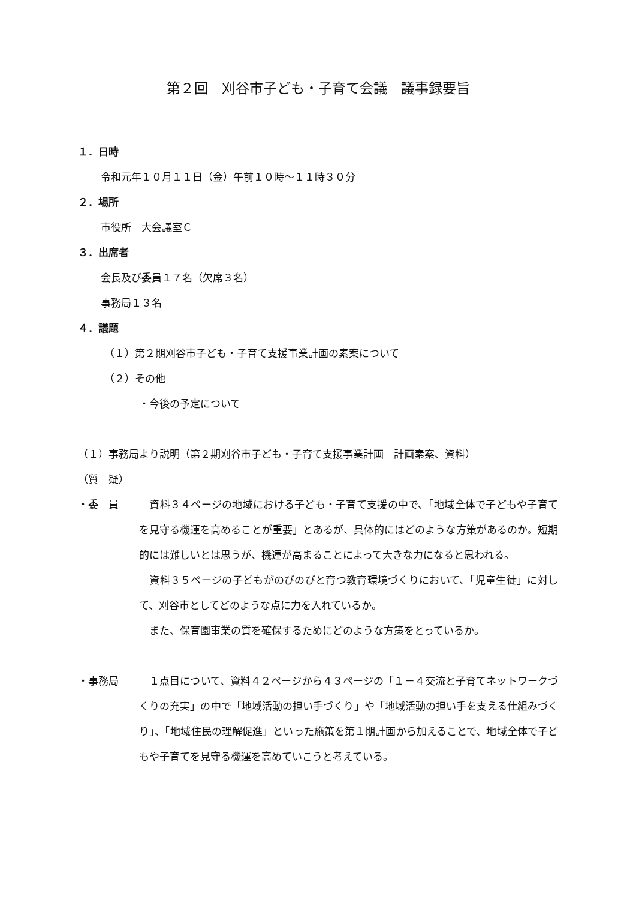第２回　刈谷市子ども・子育て会議　議事録要旨
１．日時
令和元年１０月１１日（金）午前１０時～１１時３０分
２．場所
市役所　大会議室Ｃ
３．出席者
会長及び委員１７名（欠席３名）
事務局１３名
４．議題
（１）第２期刈谷市子ども・子育て支援事業計画の素案について
（２）その他
・今後の予定について
（１）事務局より説明（第２期刈谷市子ども・子育て支援事業計画　計画素案、資料）
（質　疑）
・委　員 　資料３４ページの地域における子ども・子育て支援の中で、「地域全体で子どもや子育てを見守る機運を高めることが重要」とあるが、具体的にはどのような方策があるのか。短期的には難しいとは思うが、機運が高まることによって大きな力になると思われる。
　資料３５ページの子どもがのびのびと育つ教育環境づくりにおいて、「児童生徒」に対して、刈谷市としてどのような点に力を入れているか。
　また、保育園事業の質を確保するためにどのような方策をとっているか。
・事務局 　１点目について、資料４２ページから４３ページの「１－４交流と子育てネットワークづくりの充実」の中で「地域活動の担い手づくり」や「地域活動の担い手を支える仕組みづくり」、「地域住民の理解促進」といった施策を第１期計画から加えることで、地域全体で子どもや子育てを見守る機運を高めていこうと考えている。